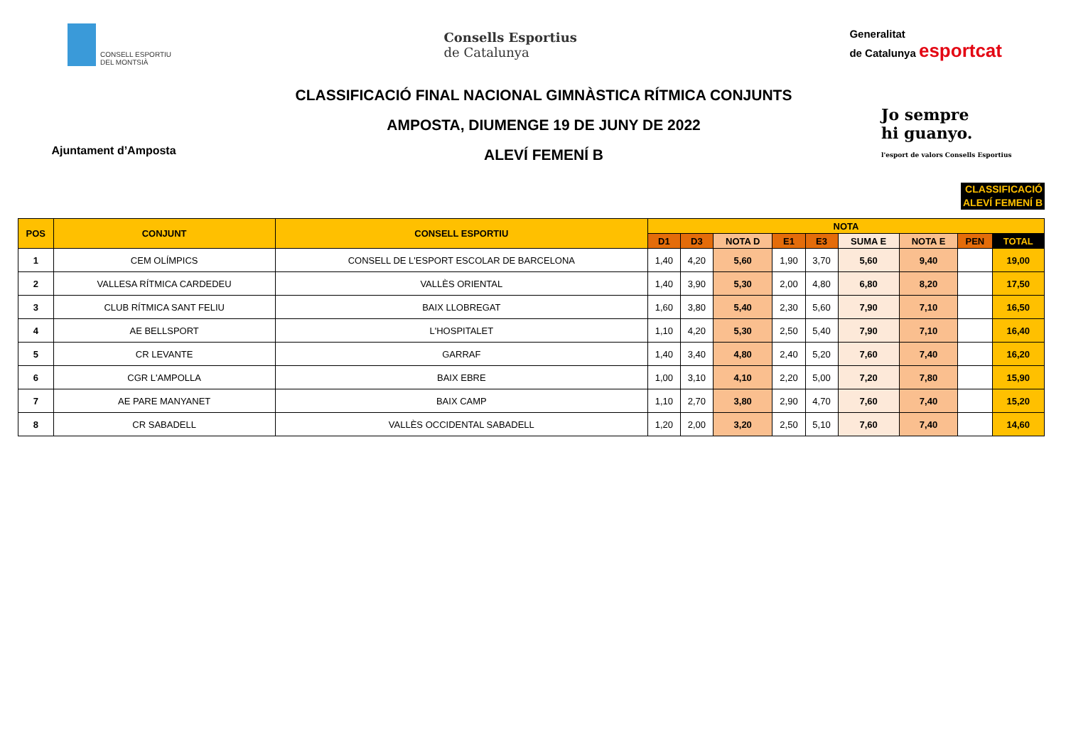CONSELL ESPORTIU
DEL MONTSIÀ
Consells Esportius
de Catalunya
Generalitat
de Catalunya esportcat
Ajuntament d’Amposta
CLASSIFICACIÓ FINAL NACIONAL GIMNÀSTICA RÍTMICA CONJUNTS
AMPOSTA, DIUMENGE 19 DE JUNY DE 2022
ALEVÍ FEMENÍ B
Jo sempre
hi guanyo.
l'esport de valors Consells Esportius
CLASSIFICACIÓ
ALEVÍ FEMENÍ B
| POS | CONJUNT | CONSELL ESPORTIU | NOTA | | | | | | | | |
| --- | --- | --- | --- | --- | --- | --- | --- | --- | --- | --- | --- |
| | | | D1 | D3 | NOTA D | E1 | E3 | SUMA E | NOTA E | PEN | TOTAL |
| 1 | CEM OLÍMPICS | CONSELL DE L'ESPORT ESCOLAR DE BARCELONA | 1,40 | 4,20 | 5,60 | 1,90 | 3,70 | 5,60 | 9,40 | | 19,00 |
| 2 | VALLESA RÍTMICA CARDEDEU | VALLÈS ORIENTAL | 1,40 | 3,90 | 5,30 | 2,00 | 4,80 | 6,80 | 8,20 | | 17,50 |
| 3 | CLUB RÍTMICA SANT FELIU | BAIX LLOBREGAT | 1,60 | 3,80 | 5,40 | 2,30 | 5,60 | 7,90 | 7,10 | | 16,50 |
| 4 | AE BELLSPORT | L'HOSPITALET | 1,10 | 4,20 | 5,30 | 2,50 | 5,40 | 7,90 | 7,10 | | 16,40 |
| 5 | CR LEVANTE | GARRAF | 1,40 | 3,40 | 4,80 | 2,40 | 5,20 | 7,60 | 7,40 | | 16,20 |
| 6 | CGR L'AMPOLLA | BAIX EBRE | 1,00 | 3,10 | 4,10 | 2,20 | 5,00 | 7,20 | 7,80 | | 15,90 |
| 7 | AE PARE MANYANET | BAIX CAMP | 1,10 | 2,70 | 3,80 | 2,90 | 4,70 | 7,60 | 7,40 | | 15,20 |
| 8 | CR SABADELL | VALLÈS OCCIDENTAL SABADELL | 1,20 | 2,00 | 3,20 | 2,50 | 5,10 | 7,60 | 7,40 | | 14,60 |